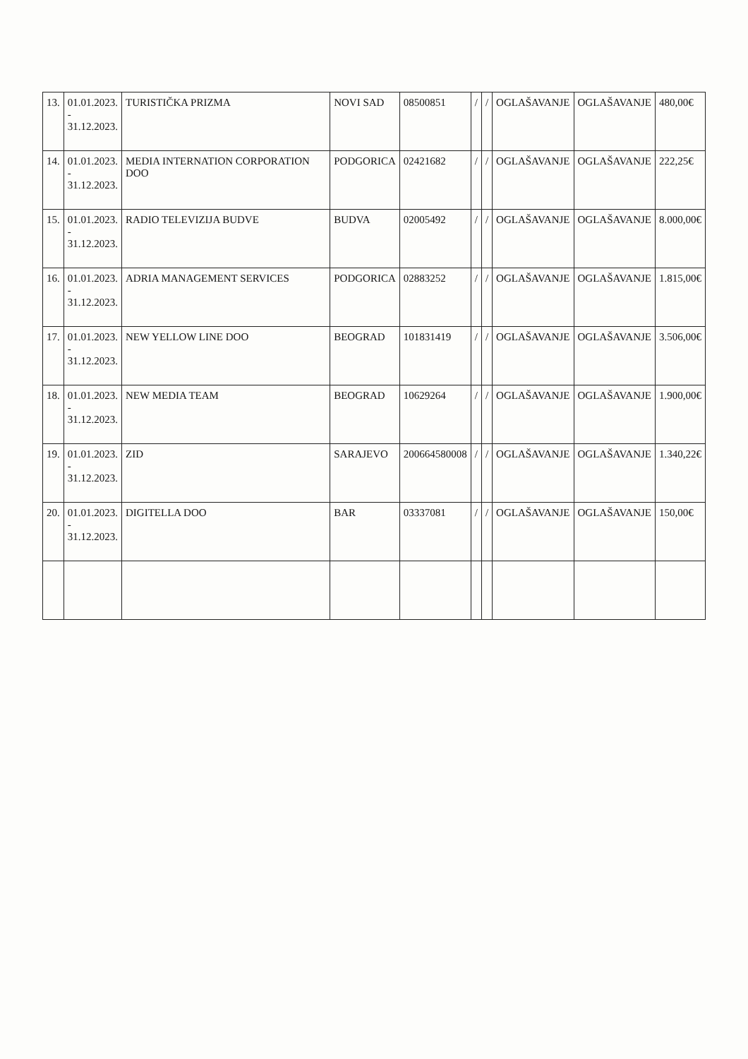| 13. | 01.01.2023. - 31.12.2023. | TURISTIČKA PRIZMA | NOVI SAD | 08500851 | / | / | OGLAŠAVANJE | OGLAŠAVANJE | 480,00€ |
| 14. | 01.01.2023. - 31.12.2023. | MEDIA INTERNATION CORPORATION DOO | PODGORICA | 02421682 | / | / | OGLAŠAVANJE | OGLAŠAVANJE | 222,25€ |
| 15. | 01.01.2023. - 31.12.2023. | RADIO TELEVIZIJA BUDVE | BUDVA | 02005492 | / | / | OGLAŠAVANJE | OGLAŠAVANJE | 8.000,00€ |
| 16. | 01.01.2023. - 31.12.2023. | ADRIA MANAGEMENT SERVICES | PODGORICA | 02883252 | / | / | OGLAŠAVANJE | OGLAŠAVANJE | 1.815,00€ |
| 17. | 01.01.2023. - 31.12.2023. | NEW YELLOW LINE DOO | BEOGRAD | 101831419 | / | / | OGLAŠAVANJE | OGLAŠAVANJE | 3.506,00€ |
| 18. | 01.01.2023. - 31.12.2023. | NEW MEDIA TEAM | BEOGRAD | 10629264 | / | / | OGLAŠAVANJE | OGLAŠAVANJE | 1.900,00€ |
| 19. | 01.01.2023. - 31.12.2023. | ZID | SARAJEVO | 200664580008 | / | / | OGLAŠAVANJE | OGLAŠAVANJE | 1.340,22€ |
| 20. | 01.01.2023. - 31.12.2023. | DIGITELLA DOO | BAR | 03337081 | / | / | OGLAŠAVANJE | OGLAŠAVANJE | 150,00€ |